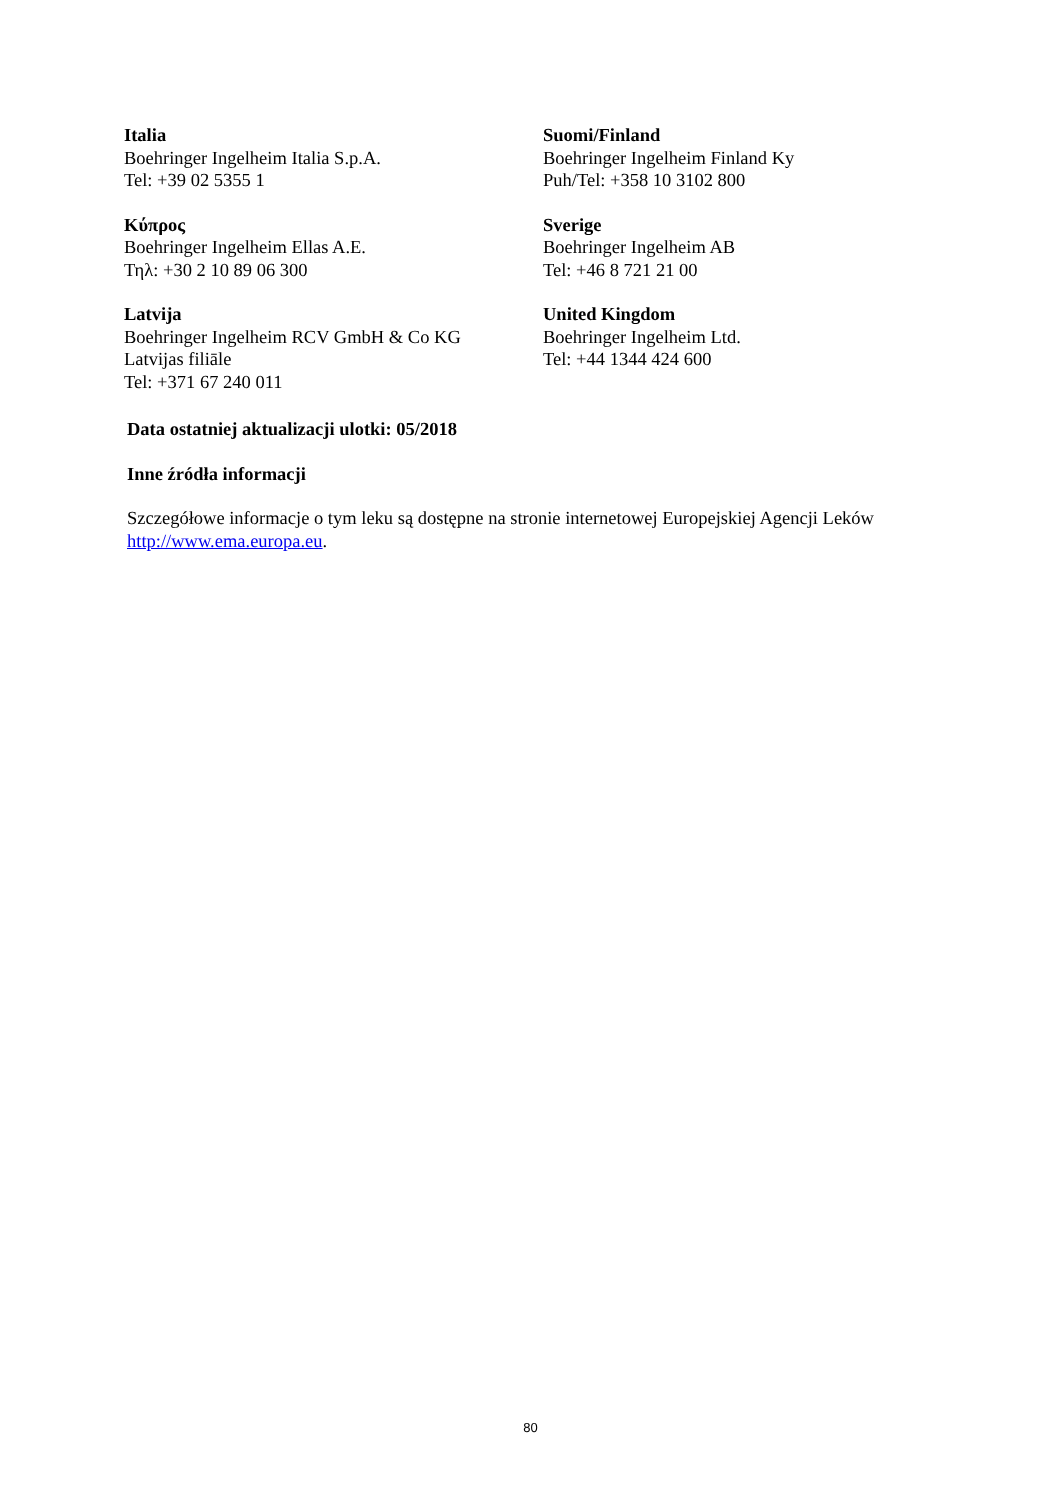Italia
Boehringer Ingelheim Italia S.p.A.
Tel: +39 02 5355 1
Suomi/Finland
Boehringer Ingelheim Finland Ky
Puh/Tel: +358 10 3102 800
Κύπρος
Boehringer Ingelheim Ellas A.E.
Τηλ: +30 2 10 89 06 300
Sverige
Boehringer Ingelheim AB
Tel: +46 8 721 21 00
Latvija
Boehringer Ingelheim RCV GmbH & Co KG
Latvijas filiāle
Tel: +371 67 240 011
United Kingdom
Boehringer Ingelheim Ltd.
Tel: +44 1344 424 600
Data ostatniej aktualizacji ulotki: 05/2018
Inne źródła informacji
Szczegółowe informacje o tym leku są dostępne na stronie internetowej Europejskiej Agencji Leków http://www.ema.europa.eu.
80